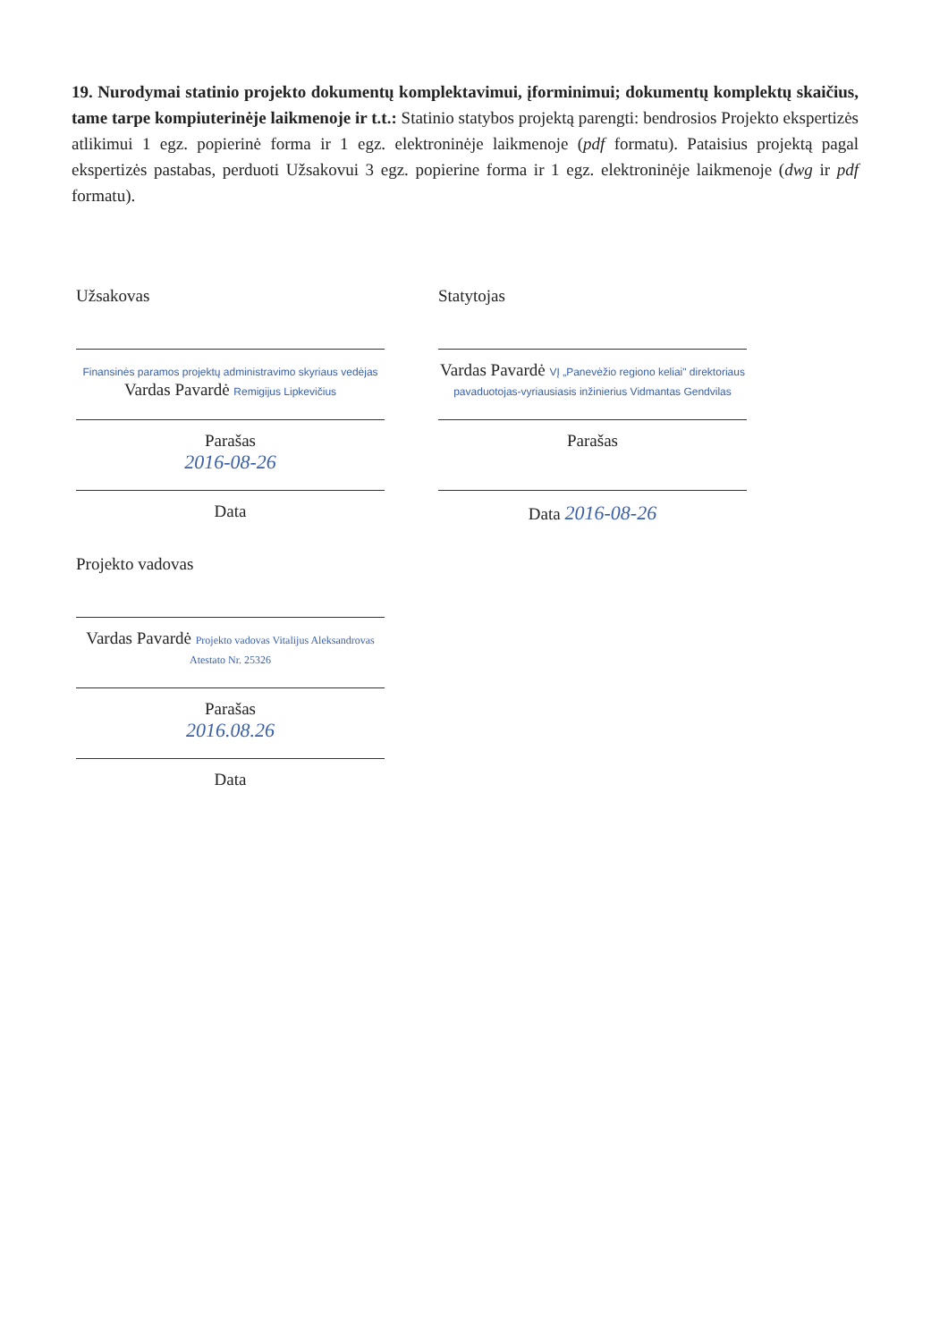19. Nurodymai statinio projekto dokumentų komplektavimui, įforminimui; dokumentų komplektų skaičius, tame tarpe kompiuterinėje laikmenoje ir t.t.: Statinio statybos projektą parengti: bendrosios Projekto ekspertizės atlikimui 1 egz. popierinė forma ir 1 egz. elektroninėje laikmenoje (pdf formatu). Pataisius projektą pagal ekspertizės pastabas, perduoti Užsakovui 3 egz. popierine forma ir 1 egz. elektroninėje laikmenoje (dwg ir pdf formatu).
Užsakovas
Finansinės paramos projektų administravimo skyriaus vedėjas
Vardas Pavardė Remigijus Lipkevičius
Parašas
2016-08-26
Data
Statytojas
Vardas Pavardė VĮ „Panevėžio regiono keliai" direktoriaus pavaduotojas-vyriausiasis inžinierius Vidmantas Gendvilas
Parašas
Data 2016-08-26
Projekto vadovas
Vardas Pavardė Projekto vadovas Vitalijus Aleksandrovas Atestato Nr. 25326
Parašas
2016.08.26
Data